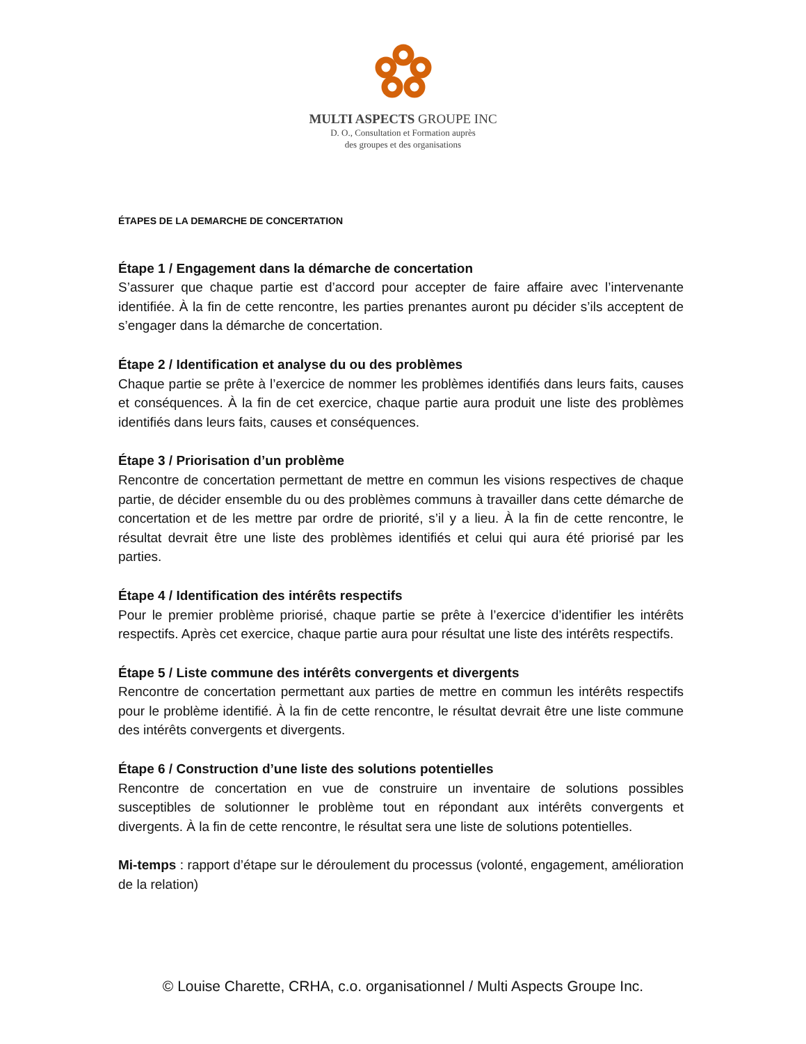MULTI ASPECTS GROUPE INC
D. O., Consultation et Formation auprès
des groupes et des organisations
ÉTAPES DE LA DEMARCHE DE CONCERTATION
Étape 1 / Engagement dans la démarche de concertation
S’assurer que chaque partie est d’accord pour accepter de faire affaire avec l’intervenante identifiée. À la fin de cette rencontre, les parties prenantes auront pu décider s’ils acceptent de s’engager dans la démarche de concertation.
Étape 2 / Identification et analyse du ou des problèmes
Chaque partie se prête à l’exercice de nommer les problèmes identifiés dans leurs faits, causes et conséquences. À la fin de cet exercice, chaque partie aura produit une liste des problèmes identifiés dans leurs faits, causes et conséquences.
Étape 3 / Priorisation d’un problème
Rencontre de concertation permettant de mettre en commun les visions respectives de chaque partie, de décider ensemble du ou des problèmes communs à travailler dans cette démarche de concertation et de les mettre par ordre de priorité, s’il y a lieu. À la fin de cette rencontre, le résultat devrait être une liste des problèmes identifiés et celui qui aura été priorisé par les parties.
Étape 4 / Identification des intérêts respectifs
Pour le premier problème priorisé, chaque partie se prête à l’exercice d’identifier les intérêts respectifs. Après cet exercice, chaque partie aura pour résultat une liste des intérêts respectifs.
Étape 5 / Liste commune des intérêts convergents et divergents
Rencontre de concertation permettant aux parties de mettre en commun les intérêts respectifs pour le problème identifié. À la fin de cette rencontre, le résultat devrait être une liste commune des intérêts convergents et divergents.
Étape 6 / Construction d’une liste des solutions potentielles
Rencontre de concertation en vue de construire un inventaire de solutions possibles susceptibles de solutionner le problème tout en répondant aux intérêts convergents et divergents. À la fin de cette rencontre, le résultat sera une liste de solutions potentielles.
Mi-temps : rapport d’étape sur le déroulement du processus (volonté, engagement, amélioration de la relation)
© Louise Charette, CRHA, c.o. organisationnel / Multi Aspects Groupe Inc.